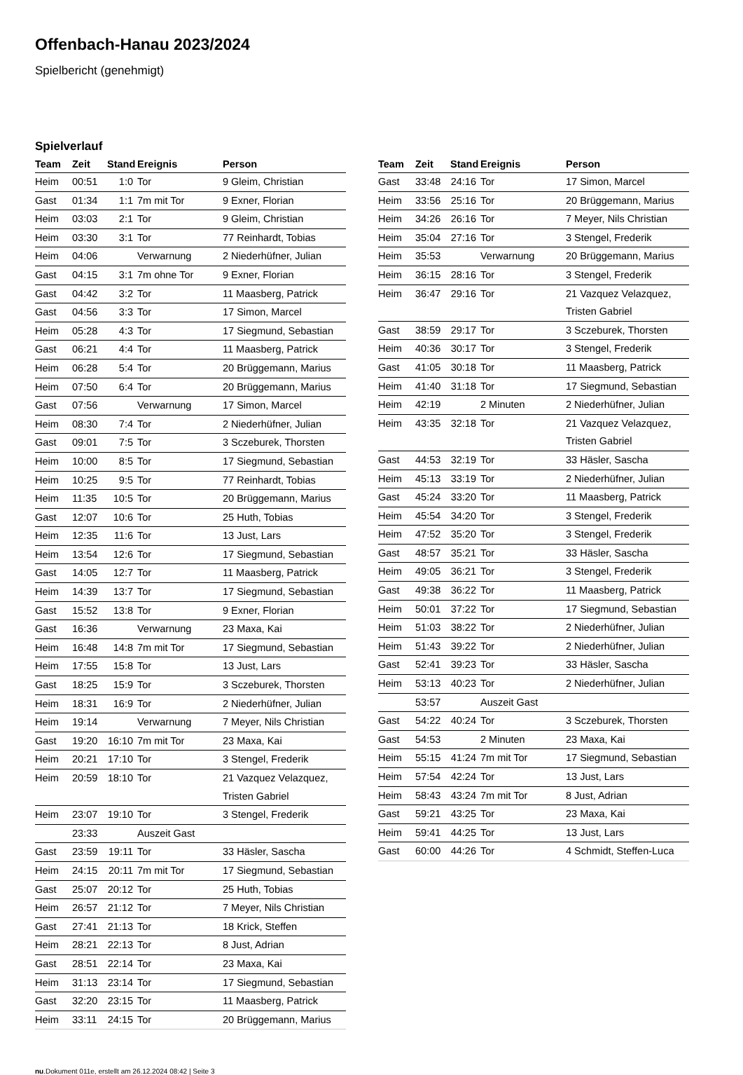Offenbach-Hanau 2023/2024
Spielbericht (genehmigt)
Spielverlauf
| Team | Zeit | Stand | Ereignis | Person |
| --- | --- | --- | --- | --- |
| Heim | 00:51 | 1:0 | Tor | 9 Gleim, Christian |
| Gast | 01:34 | 1:1 | 7m mit Tor | 9 Exner, Florian |
| Heim | 03:03 | 2:1 | Tor | 9 Gleim, Christian |
| Heim | 03:30 | 3:1 | Tor | 77 Reinhardt, Tobias |
| Heim | 04:06 | | Verwarnung | 2 Niederhüfner, Julian |
| Gast | 04:15 | 3:1 | 7m ohne Tor | 9 Exner, Florian |
| Gast | 04:42 | 3:2 | Tor | 11 Maasberg, Patrick |
| Gast | 04:56 | 3:3 | Tor | 17 Simon, Marcel |
| Heim | 05:28 | 4:3 | Tor | 17 Siegmund, Sebastian |
| Gast | 06:21 | 4:4 | Tor | 11 Maasberg, Patrick |
| Heim | 06:28 | 5:4 | Tor | 20 Brüggemann, Marius |
| Heim | 07:50 | 6:4 | Tor | 20 Brüggemann, Marius |
| Gast | 07:56 | | Verwarnung | 17 Simon, Marcel |
| Heim | 08:30 | 7:4 | Tor | 2 Niederhüfner, Julian |
| Gast | 09:01 | 7:5 | Tor | 3 Sczeburek, Thorsten |
| Heim | 10:00 | 8:5 | Tor | 17 Siegmund, Sebastian |
| Heim | 10:25 | 9:5 | Tor | 77 Reinhardt, Tobias |
| Heim | 11:35 | 10:5 | Tor | 20 Brüggemann, Marius |
| Gast | 12:07 | 10:6 | Tor | 25 Huth, Tobias |
| Heim | 12:35 | 11:6 | Tor | 13 Just, Lars |
| Heim | 13:54 | 12:6 | Tor | 17 Siegmund, Sebastian |
| Gast | 14:05 | 12:7 | Tor | 11 Maasberg, Patrick |
| Heim | 14:39 | 13:7 | Tor | 17 Siegmund, Sebastian |
| Gast | 15:52 | 13:8 | Tor | 9 Exner, Florian |
| Gast | 16:36 | | Verwarnung | 23 Maxa, Kai |
| Heim | 16:48 | 14:8 | 7m mit Tor | 17 Siegmund, Sebastian |
| Heim | 17:55 | 15:8 | Tor | 13 Just, Lars |
| Gast | 18:25 | 15:9 | Tor | 3 Sczeburek, Thorsten |
| Heim | 18:31 | 16:9 | Tor | 2 Niederhüfner, Julian |
| Heim | 19:14 | | Verwarnung | 7 Meyer, Nils Christian |
| Gast | 19:20 | 16:10 | 7m mit Tor | 23 Maxa, Kai |
| Heim | 20:21 | 17:10 | Tor | 3 Stengel, Frederik |
| Heim | 20:59 | 18:10 | Tor | 21 Vazquez Velazquez, Tristen Gabriel |
| Heim | 23:07 | 19:10 | Tor | 3 Stengel, Frederik |
| | 23:33 | | Auszeit Gast | |
| Gast | 23:59 | 19:11 | Tor | 33 Häsler, Sascha |
| Heim | 24:15 | 20:11 | 7m mit Tor | 17 Siegmund, Sebastian |
| Gast | 25:07 | 20:12 | Tor | 25 Huth, Tobias |
| Heim | 26:57 | 21:12 | Tor | 7 Meyer, Nils Christian |
| Gast | 27:41 | 21:13 | Tor | 18 Krick, Steffen |
| Heim | 28:21 | 22:13 | Tor | 8 Just, Adrian |
| Gast | 28:51 | 22:14 | Tor | 23 Maxa, Kai |
| Heim | 31:13 | 23:14 | Tor | 17 Siegmund, Sebastian |
| Gast | 32:20 | 23:15 | Tor | 11 Maasberg, Patrick |
| Heim | 33:11 | 24:15 | Tor | 20 Brüggemann, Marius |
| Team | Zeit | Stand | Ereignis | Person |
| --- | --- | --- | --- | --- |
| Gast | 33:48 | 24:16 | Tor | 17 Simon, Marcel |
| Heim | 33:56 | 25:16 | Tor | 20 Brüggemann, Marius |
| Heim | 34:26 | 26:16 | Tor | 7 Meyer, Nils Christian |
| Heim | 35:04 | 27:16 | Tor | 3 Stengel, Frederik |
| Heim | 35:53 | | Verwarnung | 20 Brüggemann, Marius |
| Heim | 36:15 | 28:16 | Tor | 3 Stengel, Frederik |
| Heim | 36:47 | 29:16 | Tor | 21 Vazquez Velazquez, Tristen Gabriel |
| Gast | 38:59 | 29:17 | Tor | 3 Sczeburek, Thorsten |
| Heim | 40:36 | 30:17 | Tor | 3 Stengel, Frederik |
| Gast | 41:05 | 30:18 | Tor | 11 Maasberg, Patrick |
| Heim | 41:40 | 31:18 | Tor | 17 Siegmund, Sebastian |
| Heim | 42:19 | | 2 Minuten | 2 Niederhüfner, Julian |
| Heim | 43:35 | 32:18 | Tor | 21 Vazquez Velazquez, Tristen Gabriel |
| Gast | 44:53 | 32:19 | Tor | 33 Häsler, Sascha |
| Heim | 45:13 | 33:19 | Tor | 2 Niederhüfner, Julian |
| Gast | 45:24 | 33:20 | Tor | 11 Maasberg, Patrick |
| Heim | 45:54 | 34:20 | Tor | 3 Stengel, Frederik |
| Heim | 47:52 | 35:20 | Tor | 3 Stengel, Frederik |
| Gast | 48:57 | 35:21 | Tor | 33 Häsler, Sascha |
| Heim | 49:05 | 36:21 | Tor | 3 Stengel, Frederik |
| Gast | 49:38 | 36:22 | Tor | 11 Maasberg, Patrick |
| Heim | 50:01 | 37:22 | Tor | 17 Siegmund, Sebastian |
| Heim | 51:03 | 38:22 | Tor | 2 Niederhüfner, Julian |
| Heim | 51:43 | 39:22 | Tor | 2 Niederhüfner, Julian |
| Gast | 52:41 | 39:23 | Tor | 33 Häsler, Sascha |
| Heim | 53:13 | 40:23 | Tor | 2 Niederhüfner, Julian |
| | 53:57 | | Auszeit Gast | |
| Gast | 54:22 | 40:24 | Tor | 3 Sczeburek, Thorsten |
| Gast | 54:53 | | 2 Minuten | 23 Maxa, Kai |
| Heim | 55:15 | 41:24 | 7m mit Tor | 17 Siegmund, Sebastian |
| Heim | 57:54 | 42:24 | Tor | 13 Just, Lars |
| Heim | 58:43 | 43:24 | 7m mit Tor | 8 Just, Adrian |
| Gast | 59:21 | 43:25 | Tor | 23 Maxa, Kai |
| Heim | 59:41 | 44:25 | Tor | 13 Just, Lars |
| Gast | 60:00 | 44:26 | Tor | 4 Schmidt, Steffen-Luca |
nu.Dokument 011e, erstellt am 26.12.2024 08:42 | Seite 3